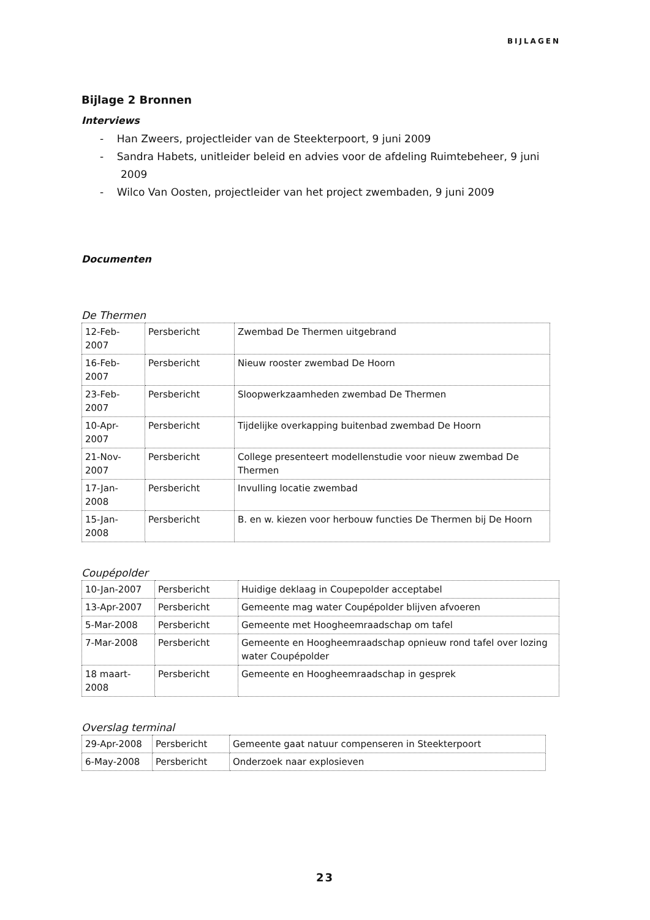BIJLAGEN
Bijlage 2 Bronnen
Interviews
- Han Zweers, projectleider van de Steekterpoort, 9 juni 2009
- Sandra Habets, unitleider beleid en advies voor de afdeling Ruimtebeheer, 9 juni 2009
- Wilco Van Oosten, projectleider van het project zwembaden, 9 juni 2009
Documenten
De Thermen
| 12-Feb-2007 | Persbericht | Zwembad De Thermen uitgebrand |
| 16-Feb-2007 | Persbericht | Nieuw rooster zwembad De Hoorn |
| 23-Feb-2007 | Persbericht | Sloopwerkzaamheden zwembad De Thermen |
| 10-Apr-2007 | Persbericht | Tijdelijke overkapping buitenbad zwembad De Hoorn |
| 21-Nov-2007 | Persbericht | College presenteert modellenstudie voor nieuw zwembad De Thermen |
| 17-Jan-2008 | Persbericht | Invulling locatie zwembad |
| 15-Jan-2008 | Persbericht | B. en w. kiezen voor herbouw functies De Thermen bij De Hoorn |
Coupépolder
| 10-Jan-2007 | Persbericht | Huidige deklaag in Coupepolder acceptabel |
| 13-Apr-2007 | Persbericht | Gemeente mag water Coupépolder blijven afvoeren |
| 5-Mar-2008 | Persbericht | Gemeente met Hoogheemraadschap om tafel |
| 7-Mar-2008 | Persbericht | Gemeente en Hoogheemraadschap opnieuw rond tafel over lozing water Coupépolder |
| 18 maart-2008 | Persbericht | Gemeente en Hoogheemraadschap in gesprek |
Overslag terminal
| 29-Apr-2008 | Persbericht | Gemeente gaat natuur compenseren in Steekterpoort |
| 6-May-2008 | Persbericht | Onderzoek naar explosieven |
23